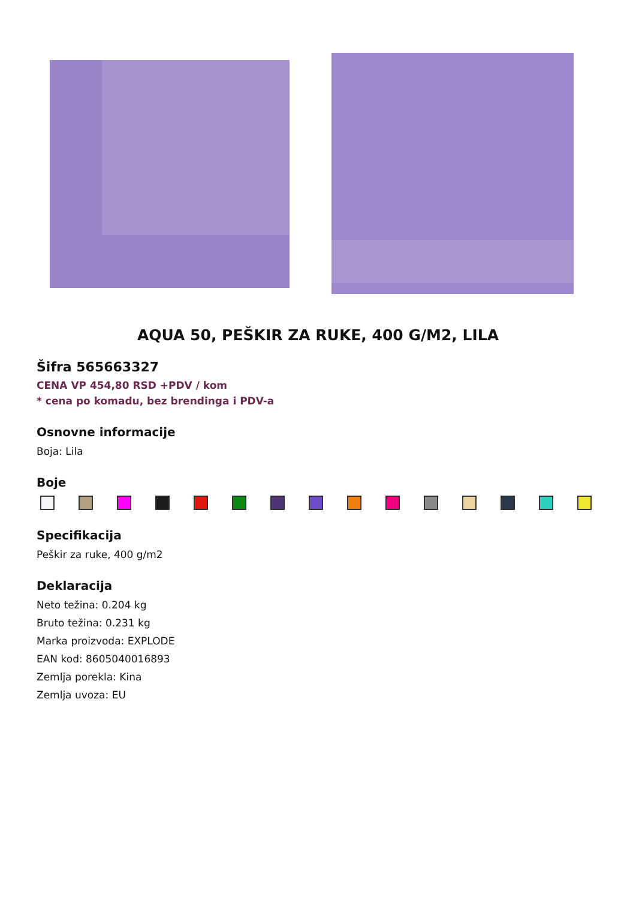AQUA 50, PEŠKIR ZA RUKE, 400 G/M2, LILA
Šifra 565663327
CENA VP 454,80 RSD +PDV / kom
* cena po komadu, bez brendinga i PDV-a
Osnovne informacije
Boja: Lila
Boje
Specifikacija
Peškir za ruke, 400 g/m2
Deklaracija
Neto težina: 0.204 kg
Bruto težina: 0.231 kg
Marka proizvoda: EXPLODE
EAN kod: 8605040016893
Zemlja porekla: Kina
Zemlja uvoza: EU